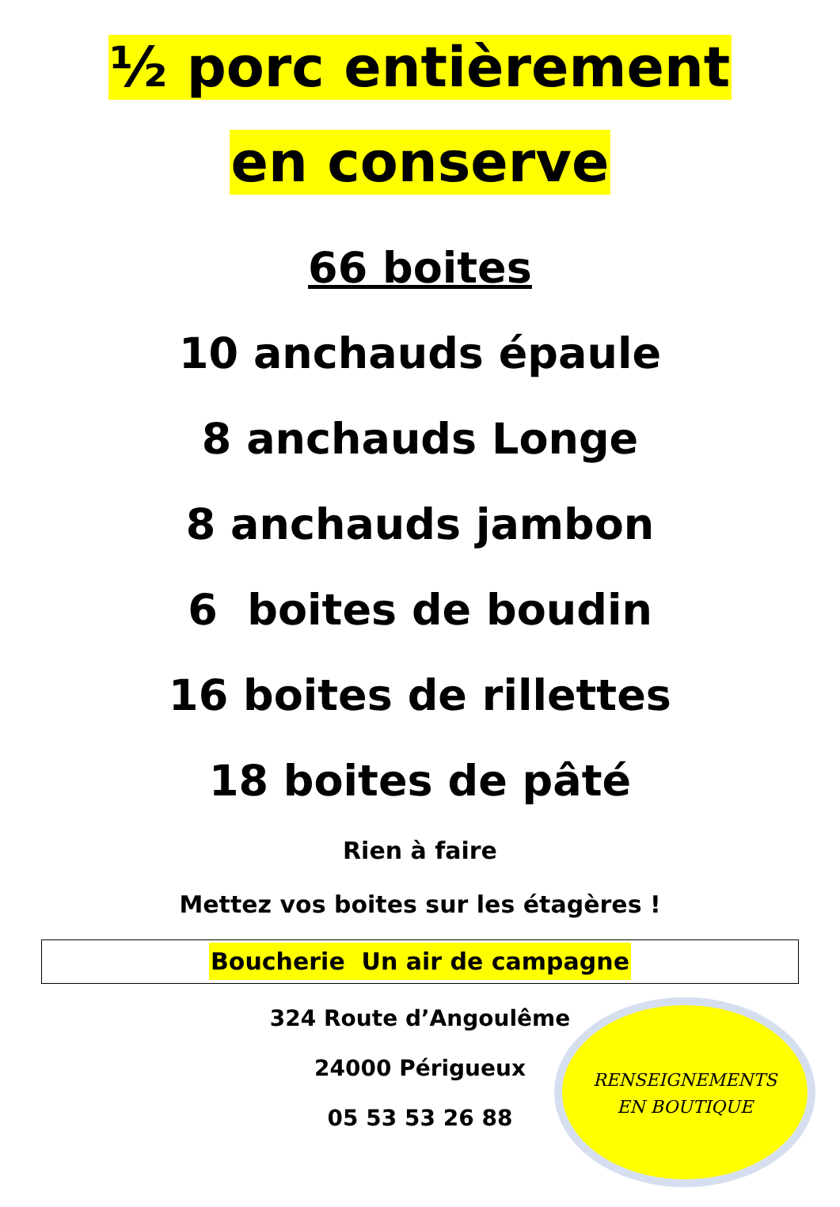½ porc entièrement
en conserve
66 boites
10 anchauds épaule
8 anchauds Longe
8 anchauds jambon
6 boites de boudin
16 boites de rillettes
18 boites de pâté
Rien à faire
Mettez vos boites sur les étagères !
Boucherie Un air de campagne
324 Route d’Angoulême
24000 Périgueux
05 53 53 26 88
RENSEIGNEMENTS
EN BOUTIQUE